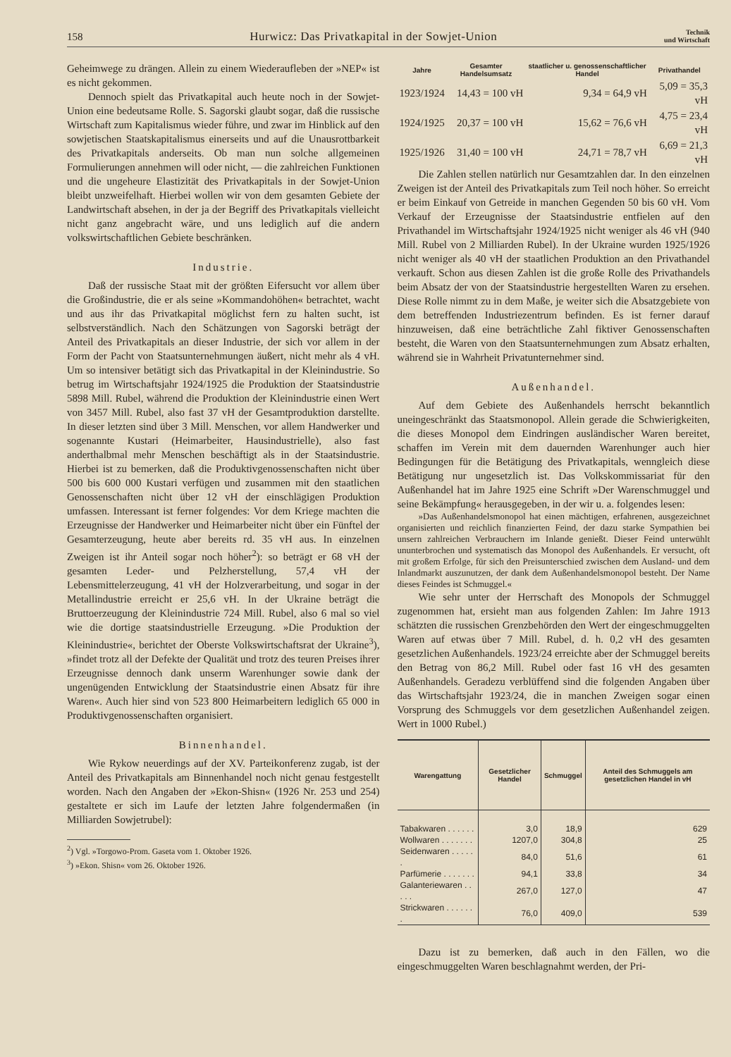158 Hurwicz: Das Privatkapital in der Sowjet-Union Technik
und Wirtschaft
Geheimwege zu drängen. Allein zu einem Wiederaufleben der »NEP« ist es nicht gekommen.
Dennoch spielt das Privatkapital auch heute noch in der Sowjet-Union eine bedeutsame Rolle. S. Sagorski glaubt sogar, daß die russische Wirtschaft zum Kapitalismus wieder führe, und zwar im Hinblick auf den sowjetischen Staatskapitalismus einerseits und auf die Unausrottbarkeit des Privatkapitals anderseits. Ob man nun solche allgemeinen Formulierungen annehmen will oder nicht, — die zahlreichen Funktionen und die ungeheure Elastizität des Privatkapitals in der Sowjet-Union bleibt unzweifelhaft. Hierbei wollen wir von dem gesamten Gebiete der Landwirtschaft absehen, in der ja der Begriff des Privatkapitals vielleicht nicht ganz angebracht wäre, und uns lediglich auf die andern volkswirtschaftlichen Gebiete beschränken.
Industrie.
Daß der russische Staat mit der größten Eifersucht vor allem über die Großindustrie, die er als seine »Kommandohöhen« betrachtet, wacht und aus ihr das Privatkapital möglichst fern zu halten sucht, ist selbstverständlich. Nach den Schätzungen von Sagorski beträgt der Anteil des Privatkapitals an dieser Industrie, der sich vor allem in der Form der Pacht von Staatsunternehmungen äußert, nicht mehr als 4 vH. Um so intensiver betätigt sich das Privatkapital in der Kleinindustrie. So betrug im Wirtschaftsjahr 1924/1925 die Produktion der Staatsindustrie 5898 Mill. Rubel, während die Produktion der Kleinindustrie einen Wert von 3457 Mill. Rubel, also fast 37 vH der Gesamtproduktion darstellte. In dieser letzten sind über 3 Mill. Menschen, vor allem Handwerker und sogenannte Kustari (Heimarbeiter, Hausindustrielle), also fast anderthalbmal mehr Menschen beschäftigt als in der Staatsindustrie. Hierbei ist zu bemerken, daß die Produktivgenossenschaften nicht über 500 bis 600 000 Kustari verfügen und zusammen mit den staatlichen Genossenschaften nicht über 12 vH der einschlägigen Produktion umfassen. Interessant ist ferner folgendes: Vor dem Kriege machten die Erzeugnisse der Handwerker und Heimarbeiter nicht über ein Fünftel der Gesamterzeugung, heute aber bereits rd. 35 vH aus. In einzelnen Zweigen ist ihr Anteil sogar noch höher<sup>2</sup>): so beträgt er 68 vH der gesamten Leder- und Pelzherstellung, 57,4 vH der Lebensmittelerzeugung, 41 vH der Holzverarbeitung, und sogar in der Metallindustrie erreicht er 25,6 vH. In der Ukraine beträgt die Bruttoerzeugung der Kleinindustrie 724 Mill. Rubel, also 6 mal so viel wie die dortige staatsindustrielle Erzeugung. »Die Produktion der Kleinindustrie«, berichtet der Oberste Volkswirtschaftsrat der Ukraine<sup>3</sup>), »findet trotz all der Defekte der Qualität und trotz des teuren Preises ihrer Erzeugnisse dennoch dank unserm Warenhunger sowie dank der ungenügenden Entwicklung der Staatsindustrie einen Absatz für ihre Waren«. Auch hier sind von 523 800 Heimarbeitern lediglich 65 000 in Produktivgenossenschaften organisiert.
Binnenhandel.
Wie Rykow neuerdings auf der XV. Parteikonferenz zugab, ist der Anteil des Privatkapitals am Binnenhandel noch nicht genau festgestellt worden. Nach den Angaben der »Ekon-Shisn« (1926 Nr. 253 und 254) gestaltete er sich im Laufe der letzten Jahre folgendermaßen (in Milliarden Sowjetrubel):
<sup>2</sup>) Vgl. »Torgowo-Prom. Gaseta vom 1. Oktober 1926.
<sup>3</sup>) »Ekon. Shisn« vom 26. Oktober 1926.
| Jahre | Gesamter Handelsumsatz | staatlicher u. genossenschaftlicher Handel | Privathandel |
| --- | --- | --- | --- |
| 1923/1924 | 14,43 = 100 vH | 9,34 = 64,9 vH | 5,09 = 35,3 vH |
| 1924/1925 | 20,37 = 100 vH | 15,62 = 76,6 vH | 4,75 = 23,4 vH |
| 1925/1926 | 31,40 = 100 vH | 24,71 = 78,7 vH | 6,69 = 21,3 vH |
Die Zahlen stellen natürlich nur Gesamtzahlen dar. In den einzelnen Zweigen ist der Anteil des Privatkapitals zum Teil noch höher. So erreicht er beim Einkauf von Getreide in manchen Gegenden 50 bis 60 vH. Vom Verkauf der Erzeugnisse der Staatsindustrie entfielen auf den Privathandel im Wirtschaftsjahr 1924/1925 nicht weniger als 46 vH (940 Mill. Rubel von 2 Milliarden Rubel). In der Ukraine wurden 1925/1926 nicht weniger als 40 vH der staatlichen Produktion an den Privathandel verkauft. Schon aus diesen Zahlen ist die große Rolle des Privathandels beim Absatz der von der Staatsindustrie hergestellten Waren zu ersehen. Diese Rolle nimmt zu in dem Maße, je weiter sich die Absatzgebiete von dem betreffenden Industriezentrum befinden. Es ist ferner darauf hinzuweisen, daß eine beträchtliche Zahl fiktiver Genossenschaften besteht, die Waren von den Staatsunternehmungen zum Absatz erhalten, während sie in Wahrheit Privatunternehmer sind.
Außenhandel.
Auf dem Gebiete des Außenhandels herrscht bekanntlich uneingeschränkt das Staatsmonopol. Allein gerade die Schwierigkeiten, die dieses Monopol dem Eindringen ausländischer Waren bereitet, schaffen im Verein mit dem dauernden Warenhunger auch hier Bedingungen für die Betätigung des Privatkapitals, wenngleich diese Betätigung nur ungesetzlich ist. Das Volkskommissariat für den Außenhandel hat im Jahre 1925 eine Schrift »Der Warenschmuggel und seine Bekämpfung« herausgegeben, in der wir u. a. folgendes lesen:
»Das Außenhandelsmonopol hat einen mächtigen, erfahrenen, ausgezeichnet organisierten und reichlich finanzierten Feind, der dazu starke Sympathien bei unsern zahlreichen Verbrauchern im Inlande genießt. Dieser Feind unterwühlt ununterbrochen und systematisch das Monopol des Außenhandels. Er versucht, oft mit großem Erfolge, für sich den Preisunterschied zwischen dem Ausland- und dem Inlandmarkt auszunutzen, der dank dem Außenhandelsmonopol besteht. Der Name dieses Feindes ist Schmuggel.«
Wie sehr unter der Herrschaft des Monopols der Schmuggel zugenommen hat, ersieht man aus folgenden Zahlen: Im Jahre 1913 schätzten die russischen Grenzbehörden den Wert der eingeschmuggelten Waren auf etwas über 7 Mill. Rubel, d. h. 0,2 vH des gesamten gesetzlichen Außenhandels. 1923/24 erreichte aber der Schmuggel bereits den Betrag von 86,2 Mill. Rubel oder fast 16 vH des gesamten Außenhandels. Geradezu verblüffend sind die folgenden Angaben über das Wirtschaftsjahr 1923/24, die in manchen Zweigen sogar einen Vorsprung des Schmuggels vor dem gesetzlichen Außenhandel zeigen. Wert in 1000 Rubel.)
| Warengattung | Gesetzlicher Handel | Schmuggel | Anteil des Schmuggels am gesetzlichen Handel in vH |
| --- | --- | --- | --- |
| Tabakwaren . . . . . . | 3,0 | 18,9 | 629 |
| Wollwaren . . . . . . . | 1207,0 | 304,8 | 25 |
| Seidenwaren . . . . . . | 84,0 | 51,6 | 61 |
| Parfümerie . . . . . . . | 94,1 | 33,8 | 34 |
| Galanteriewaren . . . . . | 267,0 | 127,0 | 47 |
| Strickwaren . . . . . . . | 76,0 | 409,0 | 539 |
Dazu ist zu bemerken, daß auch in den Fällen, wo die eingeschmuggelten Waren beschlagnahmt werden, der Pri-